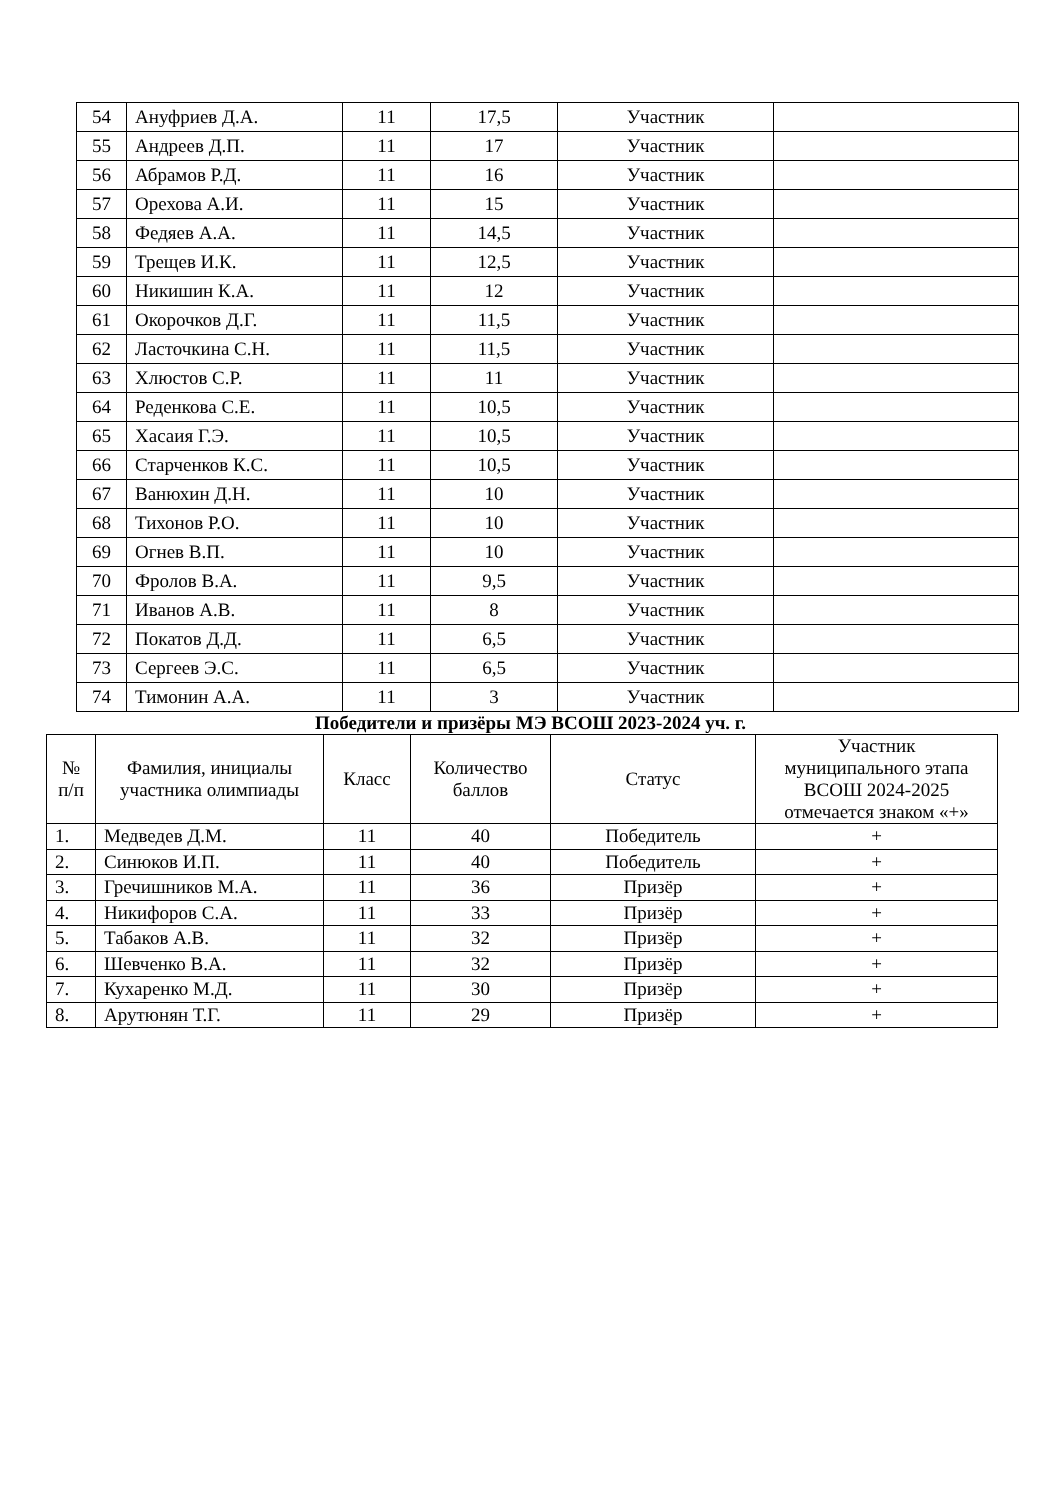| 54 | Ануфриев Д.А. | 11 | 17,5 | Участник | |
| 55 | Андреев Д.П. | 11 | 17 | Участник | |
| 56 | Абрамов Р.Д. | 11 | 16 | Участник | |
| 57 | Орехова А.И. | 11 | 15 | Участник | |
| 58 | Федяев А.А. | 11 | 14,5 | Участник | |
| 59 | Трещев И.К. | 11 | 12,5 | Участник | |
| 60 | Никишин К.А. | 11 | 12 | Участник | |
| 61 | Окорочков Д.Г. | 11 | 11,5 | Участник | |
| 62 | Ласточкина С.Н. | 11 | 11,5 | Участник | |
| 63 | Хлюстов С.Р. | 11 | 11 | Участник | |
| 64 | Реденкова С.Е. | 11 | 10,5 | Участник | |
| 65 | Хасаия Г.Э. | 11 | 10,5 | Участник | |
| 66 | Старченков К.С. | 11 | 10,5 | Участник | |
| 67 | Ванюхин Д.Н. | 11 | 10 | Участник | |
| 68 | Тихонов Р.О. | 11 | 10 | Участник | |
| 69 | Огнев В.П. | 11 | 10 | Участник | |
| 70 | Фролов В.А. | 11 | 9,5 | Участник | |
| 71 | Иванов А.В. | 11 | 8 | Участник | |
| 72 | Покатов Д.Д. | 11 | 6,5 | Участник | |
| 73 | Сергеев Э.С. | 11 | 6,5 | Участник | |
| 74 | Тимонин А.А. | 11 | 3 | Участник | |
Победители и призёры МЭ ВСОШ 2023-2024 уч. г.
| № п/п | Фамилия, инициалы участника олимпиады | Класс | Количество баллов | Статус | Участник муниципального этапа ВСОШ 2024-2025 отмечается знаком «+» |
| --- | --- | --- | --- | --- | --- |
| 1. | Медведев Д.М. | 11 | 40 | Победитель | + |
| 2. | Синюков И.П. | 11 | 40 | Победитель | + |
| 3. | Гречишников М.А. | 11 | 36 | Призёр | + |
| 4. | Никифоров С.А. | 11 | 33 | Призёр | + |
| 5. | Табаков А.В. | 11 | 32 | Призёр | + |
| 6. | Шевченко В.А. | 11 | 32 | Призёр | + |
| 7. | Кухаренко М.Д. | 11 | 30 | Призёр | + |
| 8. | Арутюнян Т.Г. | 11 | 29 | Призёр | + |